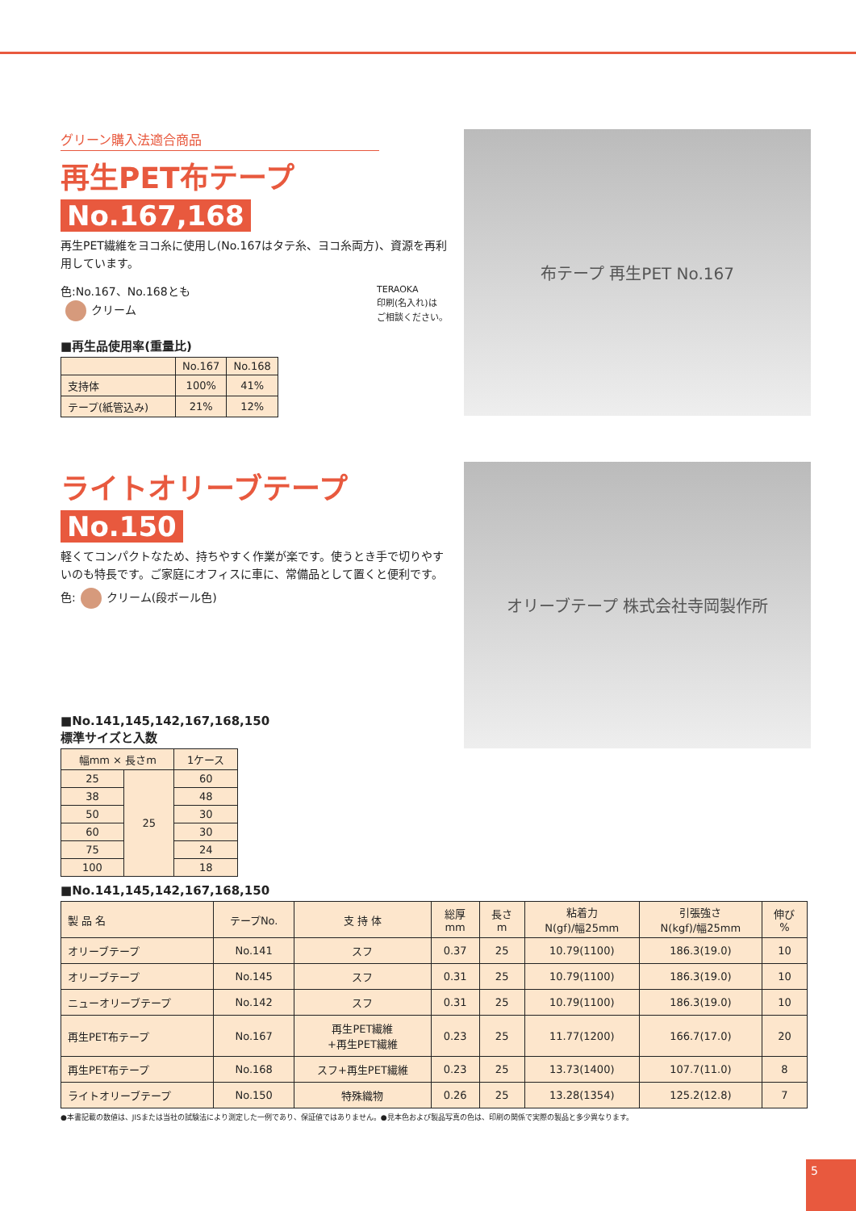グリーン購入法適合商品
再生PET布テープ
No.167,168
再生PET繊維をヨコ糸に使用し(No.167はタテ糸、ヨコ糸両方)、資源を再利用しています。
色:No.167、No.168とも
クリーム
TERAOKA
印刷(名入れ)は
ご相談ください。
■再生品使用率(重量比)
| | No.167 | No.168 |
| --- | --- | --- |
| 支持体 | 100% | 41% |
| テープ(紙管込み) | 21% | 12% |
布テープ 再生PET No.167
ライトオリーブテープ
No.150
軽くてコンパクトなため、持ちやすく作業が楽です。使うとき手で切りやすいのも特長です。ご家庭にオフィスに車に、常備品として置くと便利です。
色: クリーム(段ボール色)
■No.141,145,142,167,168,150
標準サイズと入数
| 幅mm × 長さm | | 1ケース |
| --- | --- | --- |
| 25 | 25 | 60 |
| 38 | | 48 |
| 50 | | 30 |
| 60 | | 30 |
| 75 | | 24 |
| 100 | | 18 |
オリーブテープ 株式会社寺岡製作所
■No.141,145,142,167,168,150
| 製 品 名 | テープNo. | 支 持 体 | 総厚 mm | 長さ m | 粘着力 N(gf)/幅25mm | 引張強さ N(kgf)/幅25mm | 伸び % |
| --- | --- | --- | --- | --- | --- | --- | --- |
| オリーブテープ | No.141 | スフ | 0.37 | 25 | 10.79(1100) | 186.3(19.0) | 10 |
| オリーブテープ | No.145 | スフ | 0.31 | 25 | 10.79(1100) | 186.3(19.0) | 10 |
| ニューオリーブテープ | No.142 | スフ | 0.31 | 25 | 10.79(1100) | 186.3(19.0) | 10 |
| 再生PET布テープ | No.167 | 再生PET繊維 +再生PET繊維 | 0.23 | 25 | 11.77(1200) | 166.7(17.0) | 20 |
| 再生PET布テープ | No.168 | スフ+再生PET繊維 | 0.23 | 25 | 13.73(1400) | 107.7(11.0) | 8 |
| ライトオリーブテープ | No.150 | 特殊織物 | 0.26 | 25 | 13.28(1354) | 125.2(12.8) | 7 |
●本書記載の数値は、JISまたは当社の試験法により測定した一例であり、保証値ではありません。●見本色および製品写真の色は、印刷の関係で実際の製品と多少異なります。
5